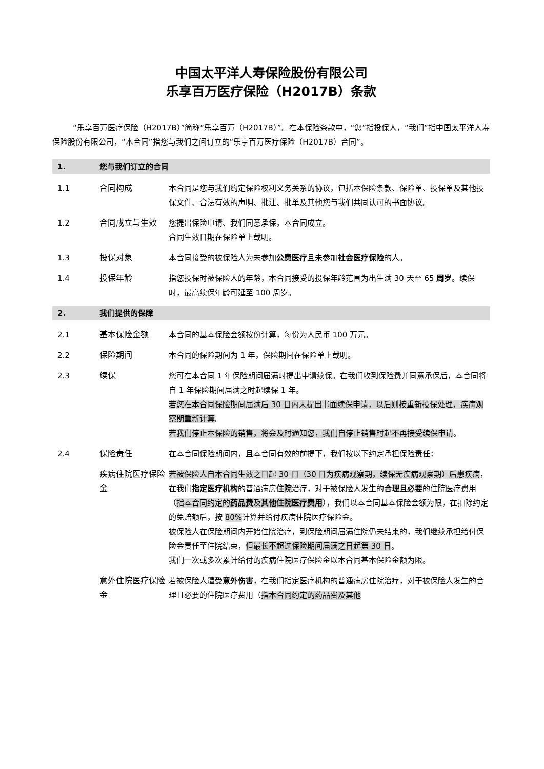中国太平洋人寿保险股份有限公司
乐享百万医疗保险（H2017B）条款
“乐享百万医疗保险（H2017B）”简称“乐享百万（H2017B）”。在本保险条款中，“您”指投保人，“我们”指中国太平洋人寿保险股份有限公司，“本合同”指您与我们之间订立的“乐享百万医疗保险（H2017B）合同”。
1. 您与我们订立的合同
1.1 合同构成 本合同是您与我们约定保险权利义务关系的协议，包括本保险条款、保险单、投保单及其他投保文件、合法有效的声明、批注、批单及其他您与我们共同认可的书面协议。
1.2 合同成立与生效 您提出保险申请、我们同意承保，本合同成立。
合同生效日期在保险单上载明。
1.3 投保对象 本合同接受的被保险人为未参加公费医疗且未参加社会医疗保险的人。
1.4 投保年龄 指您投保时被保险人的年龄，本合同接受的投保年龄范围为出生满 30 天至 65 周岁。续保时，最高续保年龄可延至 100 周岁。
2. 我们提供的保障
2.1 基本保险金额 本合同的基本保险金额按份计算，每份为人民币 100 万元。
2.2 保险期间 本合同的保险期间为 1 年，保险期间在保险单上载明。
2.3 续保 您可在本合同 1 年保险期间届满时提出申请续保。在我们收到保险费并同意承保后，本合同将自 1 年保险期间届满之时起续保 1 年。
若您在本合同保险期间届满后 30 日内未提出书面续保申请，以后则按重新投保处理，疾病观察期重新计算。
若我们停止本保险的销售，将会及时通知您，我们自停止销售时起不再接受续保申请。
2.4 保险责任 在本合同保险期间内，且本合同有效的前提下，我们按以下约定承担保险责任：
疾病住院医疗保险金 若被保险人自本合同生效之日起 30 日（30 日为疾病观察期，续保无疾病观察期）后患疾病，在我们指定医疗机构的普通病房住院治疗，对于被保险人发生的合理且必要的住院医疗费用（指本合同约定的药品费及其他住院医疗费用），我们以本合同基本保险金额为限，在扣除约定的免赔额后，按 80% 计算并给付疾病住院医疗保险金。
被保险人在保险期间内开始住院治疗，到保险期间届满住院仍未结束的，我们继续承担给付保险金责任至住院结束，但最长不超过保险期间届满之日起第 30 日。
我们一次或多次累计给付的疾病住院医疗保险金以本合同基本保险金额为限。
意外住院医疗保险金 若被保险人遭受意外伤害，在我们指定医疗机构的普通病房住院治疗，对于被保险人发生的合理且必要的住院医疗费用（指本合同约定的药品费及其他